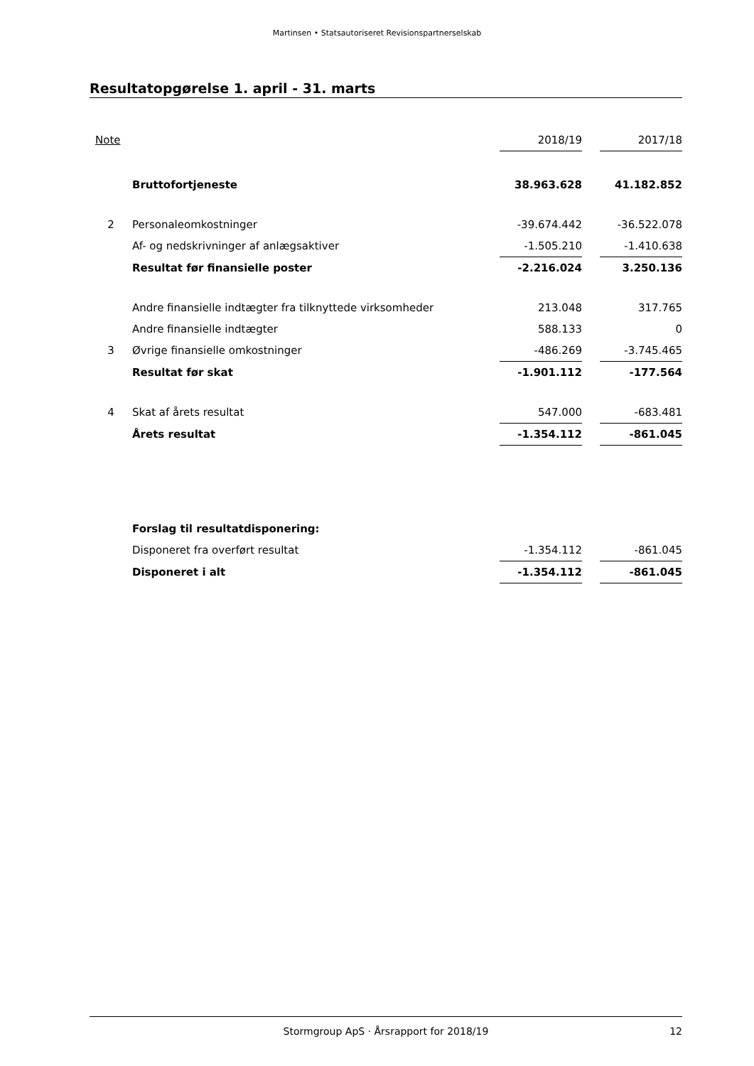Martinsen • Statsautoriseret Revisionspartnerselskab
Resultatopgørelse 1. april - 31. marts
| Note | | 2018/19 | | 2017/18 |
| --- | --- | --- | --- | --- |
| | Bruttofortjeneste | 38.963.628 | | 41.182.852 |
| 2 | Personaleomkostninger | -39.674.442 | | -36.522.078 |
| | Af- og nedskrivninger af anlægsaktiver | -1.505.210 | | -1.410.638 |
| | Resultat før finansielle poster | -2.216.024 | | 3.250.136 |
| | Andre finansielle indtægter fra tilknyttede virksomheder | 213.048 | | 317.765 |
| | Andre finansielle indtægter | 588.133 | | 0 |
| 3 | Øvrige finansielle omkostninger | -486.269 | | -3.745.465 |
| | Resultat før skat | -1.901.112 | | -177.564 |
| 4 | Skat af årets resultat | 547.000 | | -683.481 |
| | Årets resultat | -1.354.112 | | -861.045 |
| | Forslag til resultatdisponering: | | | |
| | Disponeret fra overført resultat | -1.354.112 | | -861.045 |
| | Disponeret i alt | -1.354.112 | | -861.045 |
Stormgroup ApS · Årsrapport for 2018/19 12